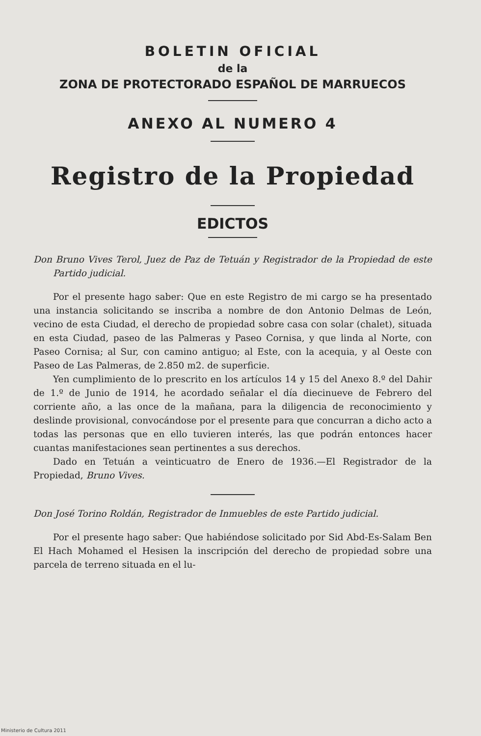BOLETIN OFICIAL
de la
ZONA DE PROTECTORADO ESPAÑOL DE MARRUECOS
ANEXO AL NUMERO 4
Registro de la Propiedad
EDICTOS
Don Bruno Vives Terol, Juez de Paz de Tetuán y Registrador de la Propiedad de este Partido judicial.
Por el presente hago saber: Que en este Registro de mi cargo se ha presentado una instancia solicitando se inscriba a nombre de don Antonio Delmas de León, vecino de esta Ciudad, el derecho de propiedad sobre casa con solar (chalet), situada en esta Ciudad, paseo de las Palmeras y Paseo Cornisa, y que linda al Norte, con Paseo Cornisa; al Sur, con camino antiguo; al Este, con la acequia, y al Oeste con Paseo de Las Palmeras, de 2.850 m2. de superficie.
Yen cumplimiento de lo prescrito en los artículos 14 y 15 del Anexo 8.º del Dahir de 1.º de Junio de 1914, he acordado señalar el día diecinueve de Febrero del corriente año, a las once de la mañana, para la diligencia de reconocimiento y deslinde provisional, convocándose por el presente para que concurran a dicho acto a todas las personas que en ello tuvieren interés, las que podrán entonces hacer cuantas manifestaciones sean pertinentes a sus derechos.
Dado en Tetuán a veinticuatro de Enero de 1936.—El Registrador de la Propiedad, Bruno Vives.
Don José Torino Roldán, Registrador de Inmuebles de este Partido judicial.
Por el presente hago saber: Que habiéndose solicitado por Sid Abd-Es-Salam Ben El Hach Mohamed el Hesisen la inscripción del derecho de propiedad sobre una parcela de terreno situada en el lu-
Ministerio de Cultura 2011